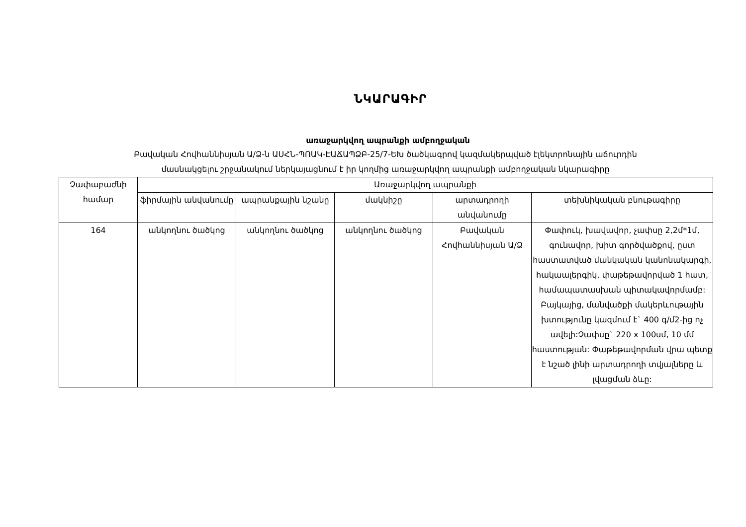ՆԿԱՐԱԳԻՐ
առաջարկվող ապրանքի ամբողջական
Բավական Հովհաննիսյան Ա/Ձ-ն ԱՍՀՆ-ՊՈԱԿ-ԷԱՃԱՊՁԲ-25/7-ԵԽ ծածկագրով կազմակերպված էլեկտրոնային աճուրդին
մասնակցելու շրջանակում ներկայացնում է իր կողմից առաջարկվող ապրանքի ամբողջական նկարագիրը
| Չափաբաժնի համար | Առաջարկվող ապրանքի | | | | |
| --- | --- | --- | --- | --- | --- |
| | ֆիրմային անվանումը | ապրանքային նշանը | մակնիշը | արտադրողի անվանումը | տեխնիկական բնութագիրը |
| 164 | անկողնու ծածկոց | անկողնու ծածկոց | անկողնու ծածկոց | Բավական Հովհաննիսյան Ա/Ձ | Փափուկ, խավավոր, չափսը 2,2մ*1մ, գունավոր, խիտ գործվածքով, ըստ հաստատված մանկական կանոնակարգի, հակաալերգիկ, փաթեթավորված 1 հատ, համապատասխան պիտակավորմամբ: Բայկայից, մանվածքի մակերևութային խտությունը կազմում է` 400 գ/մ2-ից ոչ ավելի:Չափսը` 220 x 100սմ, 10 մմ հաստության: Փաթեթավորման վրա պետք է նշած լինի արտադրողի տվյալները և լվացման ձևը: |